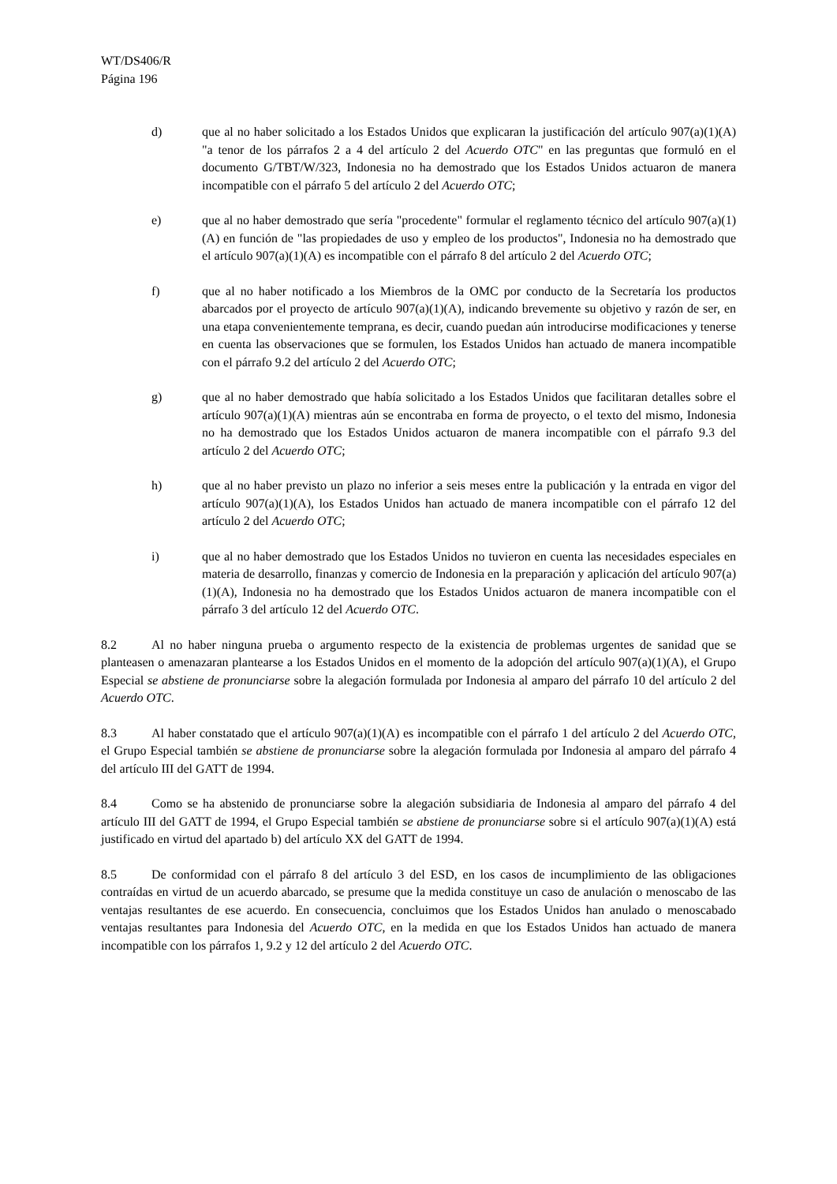WT/DS406/R
Página 196
d) que al no haber solicitado a los Estados Unidos que explicaran la justificación del artículo 907(a)(1)(A) "a tenor de los párrafos 2 a 4 del artículo 2 del Acuerdo OTC" en las preguntas que formuló en el documento G/TBT/W/323, Indonesia no ha demostrado que los Estados Unidos actuaron de manera incompatible con el párrafo 5 del artículo 2 del Acuerdo OTC;
e) que al no haber demostrado que sería "procedente" formular el reglamento técnico del artículo 907(a)(1)(A) en función de "las propiedades de uso y empleo de los productos", Indonesia no ha demostrado que el artículo 907(a)(1)(A) es incompatible con el párrafo 8 del artículo 2 del Acuerdo OTC;
f) que al no haber notificado a los Miembros de la OMC por conducto de la Secretaría los productos abarcados por el proyecto de artículo 907(a)(1)(A), indicando brevemente su objetivo y razón de ser, en una etapa convenientemente temprana, es decir, cuando puedan aún introducirse modificaciones y tenerse en cuenta las observaciones que se formulen, los Estados Unidos han actuado de manera incompatible con el párrafo 9.2 del artículo 2 del Acuerdo OTC;
g) que al no haber demostrado que había solicitado a los Estados Unidos que facilitaran detalles sobre el artículo 907(a)(1)(A) mientras aún se encontraba en forma de proyecto, o el texto del mismo, Indonesia no ha demostrado que los Estados Unidos actuaron de manera incompatible con el párrafo 9.3 del artículo 2 del Acuerdo OTC;
h) que al no haber previsto un plazo no inferior a seis meses entre la publicación y la entrada en vigor del artículo 907(a)(1)(A), los Estados Unidos han actuado de manera incompatible con el párrafo 12 del artículo 2 del Acuerdo OTC;
i) que al no haber demostrado que los Estados Unidos no tuvieron en cuenta las necesidades especiales en materia de desarrollo, finanzas y comercio de Indonesia en la preparación y aplicación del artículo 907(a)(1)(A), Indonesia no ha demostrado que los Estados Unidos actuaron de manera incompatible con el párrafo 3 del artículo 12 del Acuerdo OTC.
8.2 Al no haber ninguna prueba o argumento respecto de la existencia de problemas urgentes de sanidad que se planteasen o amenazaran plantearse a los Estados Unidos en el momento de la adopción del artículo 907(a)(1)(A), el Grupo Especial se abstiene de pronunciarse sobre la alegación formulada por Indonesia al amparo del párrafo 10 del artículo 2 del Acuerdo OTC.
8.3 Al haber constatado que el artículo 907(a)(1)(A) es incompatible con el párrafo 1 del artículo 2 del Acuerdo OTC, el Grupo Especial también se abstiene de pronunciarse sobre la alegación formulada por Indonesia al amparo del párrafo 4 del artículo III del GATT de 1994.
8.4 Como se ha abstenido de pronunciarse sobre la alegación subsidiaria de Indonesia al amparo del párrafo 4 del artículo III del GATT de 1994, el Grupo Especial también se abstiene de pronunciarse sobre si el artículo 907(a)(1)(A) está justificado en virtud del apartado b) del artículo XX del GATT de 1994.
8.5 De conformidad con el párrafo 8 del artículo 3 del ESD, en los casos de incumplimiento de las obligaciones contraídas en virtud de un acuerdo abarcado, se presume que la medida constituye un caso de anulación o menoscabo de las ventajas resultantes de ese acuerdo. En consecuencia, concluimos que los Estados Unidos han anulado o menoscabado ventajas resultantes para Indonesia del Acuerdo OTC, en la medida en que los Estados Unidos han actuado de manera incompatible con los párrafos 1, 9.2 y 12 del artículo 2 del Acuerdo OTC.